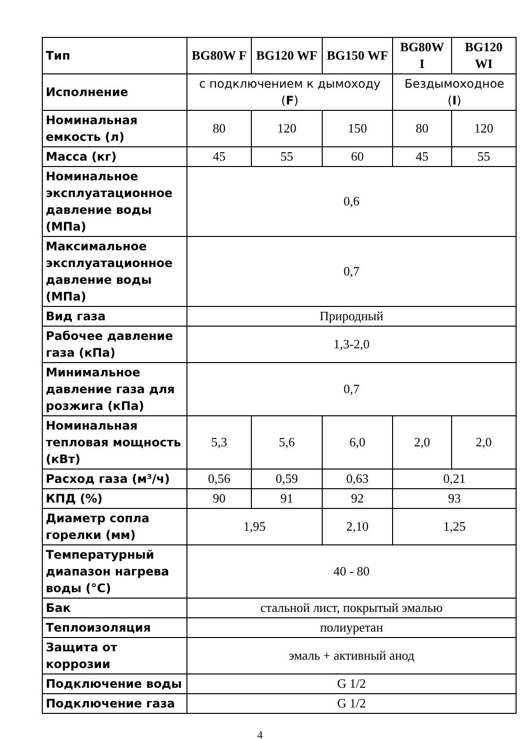| Тип | BG80W F | BG120 WF | BG150 WF | BG80W I | BG120 WI |
| Исполнение | с подключением к дымоходу ( F ) | | | Бездымоходное ( I ) | |
| Номинальная емкость (л) | 80 | 120 | 150 | 80 | 120 |
| Масса (кг) | 45 | 55 | 60 | 45 | 55 |
| Номинальное эксплуатационное давление воды (МПа) | 0,6 | | | | |
| Максимальное эксплуатационное давление воды (МПа) | 0,7 | | | | |
| Вид газа | Природный | | | | |
| Рабочее давление газа (кПа) | 1,3-2,0 | | | | |
| Минимальное давление газа для розжига (кПа) | 0,7 | | | | |
| Номинальная тепловая мощность (кВт) | 5,3 | 5,6 | 6,0 | 2,0 | 2,0 |
| Расход газа (м³/ч) | 0,56 | 0,59 | 0,63 | 0,21 | |
| КПД (%) | 90 | 91 | 92 | 93 | |
| Диаметр сопла горелки (мм) | 1,95 | | 2,10 | 1,25 | |
| Температурный диапазон нагрева воды (°С) | 40 - 80 | | | | |
| Бак | стальной лист, покрытый эмалью | | | | |
| Теплоизоляция | полиуретан | | | | |
| Защита от коррозии | эмаль + активный анод | | | | |
| Подключение воды | G 1/2 | | | | |
| Подключение газа | G 1/2 | | | | |
4